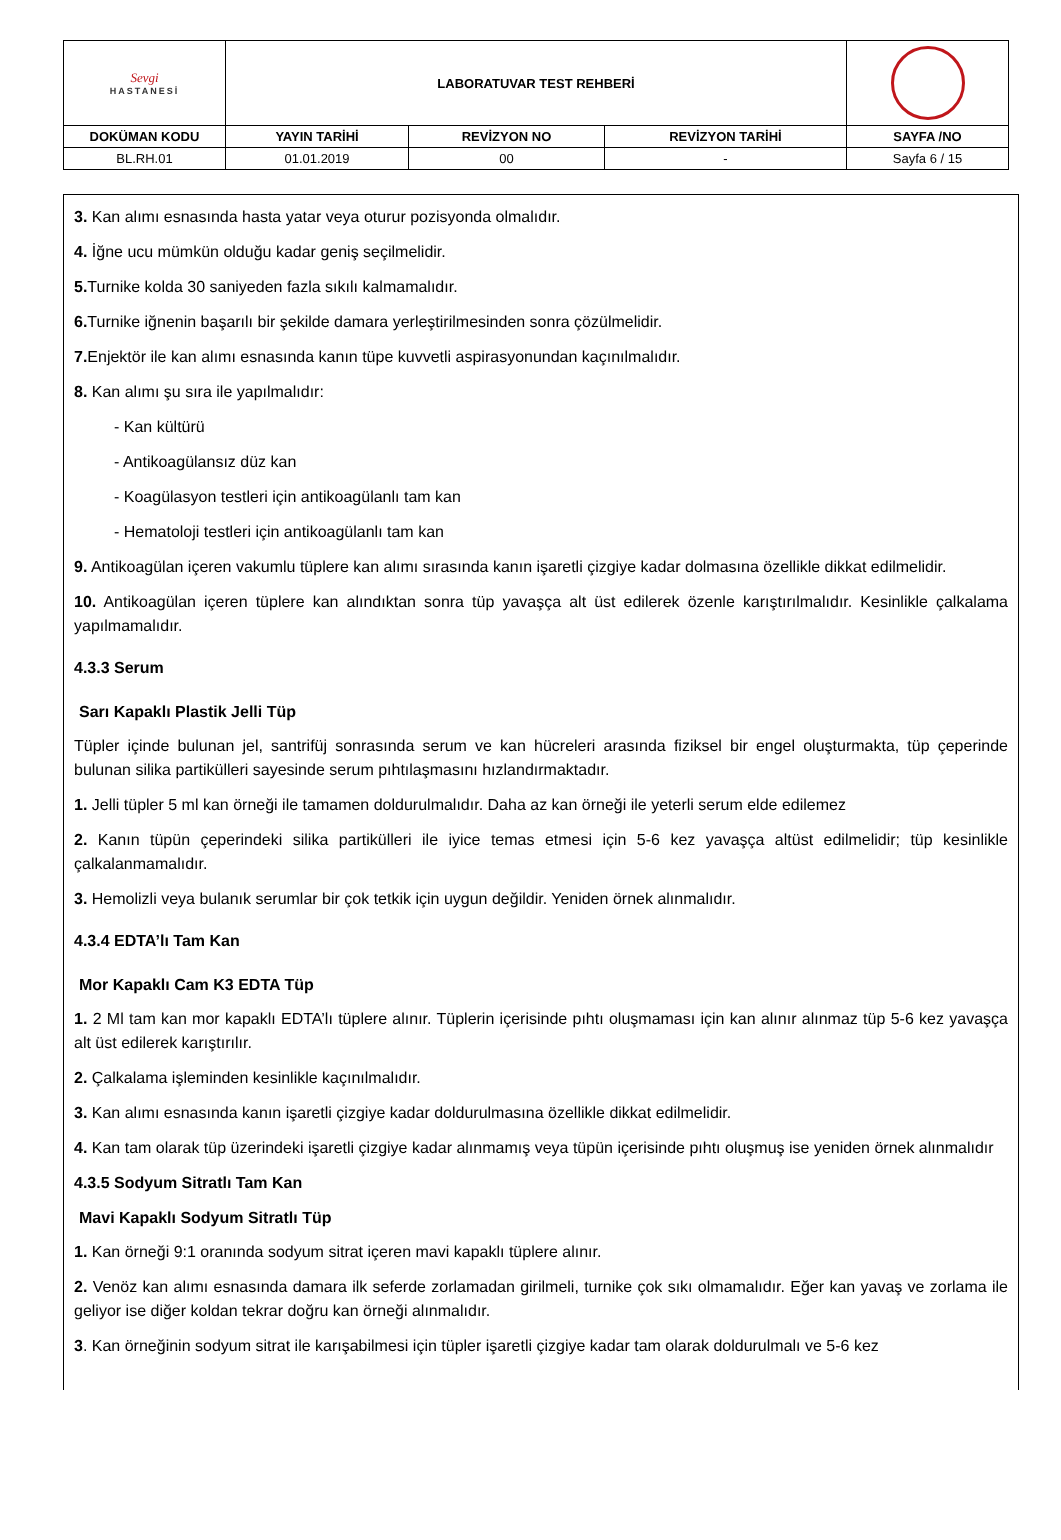| Sevgi HASTANESİ | LABORATUVAR TEST REHBERİ | | | |
| DOKÜMAN KODU | YAYIN TARİHİ | REVİZYON NO | REVİZYON TARİHİ | SAYFA /NO |
| BL.RH.01 | 01.01.2019 | 00 | - | Sayfa 6 / 15 |
3. Kan alımı esnasında hasta yatar veya oturur pozisyonda olmalıdır.
4. İğne ucu mümkün olduğu kadar geniş seçilmelidir.
5. Turnike kolda 30 saniyeden fazla sıkılı kalmamalıdır.
6. Turnike iğnenin başarılı bir şekilde damara yerleştirilmesinden sonra çözülmelidir.
7. Enjektör ile kan alımı esnasında kanın tüpe kuvvetli aspirasyonundan kaçınılmalıdır.
8. Kan alımı şu sıra ile yapılmalıdır:
- Kan kültürü
- Antikoagülansız düz kan
- Koagülasyon testleri için antikoagülanlı tam kan
- Hematoloji testleri için antikoagülanlı tam kan
9. Antikoagülan içeren vakumlu tüplere kan alımı sırasında kanın işaretli çizgiye kadar dolmasına özellikle dikkat edilmelidir.
10. Antikoagülan içeren tüplere kan alındıktan sonra tüp yavaşça alt üst edilerek özenle karıştırılmalıdır. Kesinlikle çalkalama yapılmamalıdır.
4.3.3 Serum
Sarı Kapaklı Plastik Jelli Tüp
Tüpler içinde bulunan jel, santrifüj sonrasında serum ve kan hücreleri arasında fiziksel bir engel oluşturmakta, tüp çeperinde bulunan silika partikülleri sayesinde serum pıhtılaşmasını hızlandırmaktadır.
1. Jelli tüpler 5 ml kan örneği ile tamamen doldurulmalıdır. Daha az kan örneği ile yeterli serum elde edilemez
2. Kanın tüpün çeperindeki silika partikülleri ile iyice temas etmesi için 5-6 kez yavaşça altüst edilmelidir; tüp kesinlikle çalkalanmamalıdır.
3. Hemolizli veya bulanık serumlar bir çok tetkik için uygun değildir. Yeniden örnek alınmalıdır.
4.3.4 EDTA’lı Tam Kan
Mor Kapaklı Cam K3 EDTA Tüp
1. 2 Ml tam kan mor kapaklı EDTA’lı tüplere alınır. Tüplerin içerisinde pıhtı oluşmaması için kan alınır alınmaz tüp 5-6 kez yavaşça alt üst edilerek karıştırılır.
2. Çalkalama işleminden kesinlikle kaçınılmalıdır.
3. Kan alımı esnasında kanın işaretli çizgiye kadar doldurulmasına özellikle dikkat edilmelidir.
4. Kan tam olarak tüp üzerindeki işaretli çizgiye kadar alınmamış veya tüpün içerisinde pıhtı oluşmuş ise yeniden örnek alınmalıdır
4.3.5 Sodyum Sitratlı Tam Kan
Mavi Kapaklı Sodyum Sitratlı Tüp
1. Kan örneği 9:1 oranında sodyum sitrat içeren mavi kapaklı tüplere alınır.
2. Venöz kan alımı esnasında damara ilk seferde zorlamadan girilmeli, turnike çok sıkı olmamalıdır. Eğer kan yavaş ve zorlama ile geliyor ise diğer koldan tekrar doğru kan örneği alınmalıdır.
3. Kan örneğinin sodyum sitrat ile karışabilmesi için tüpler işaretli çizgiye kadar tam olarak doldurulmalı ve 5-6 kez